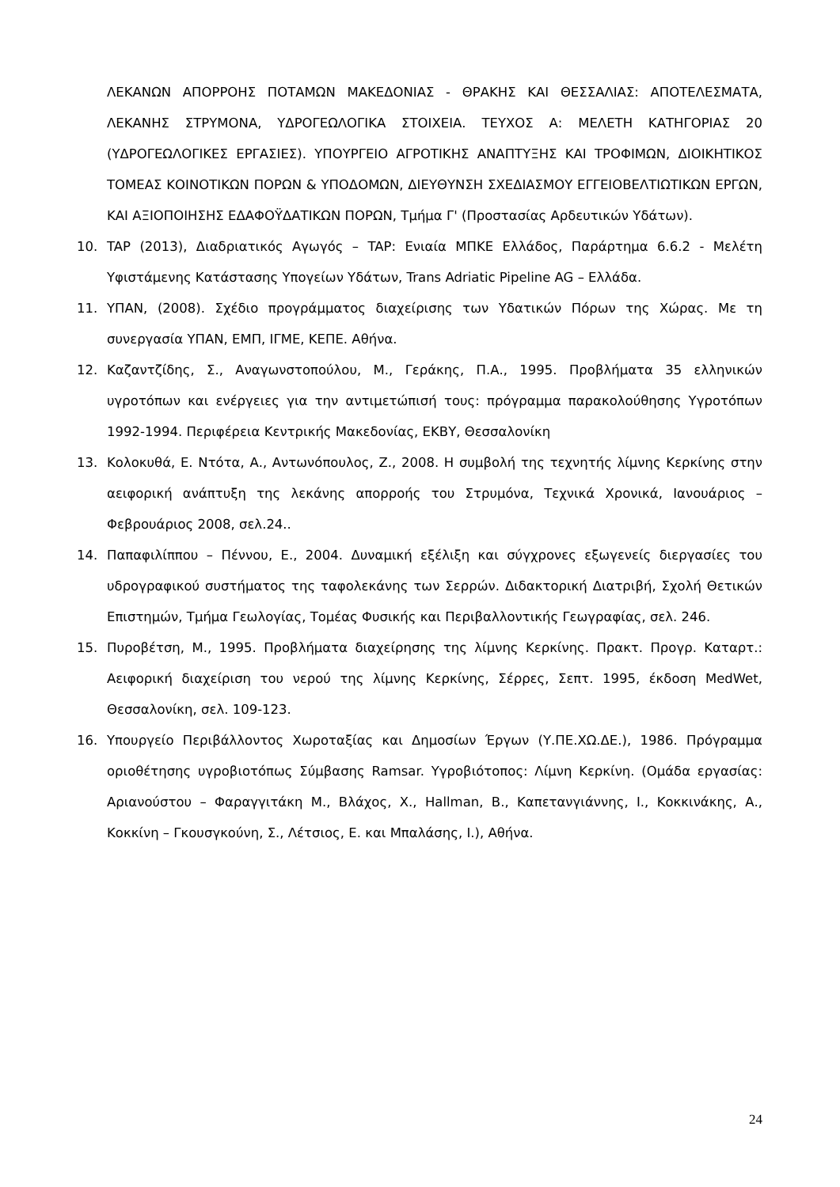ΛΕΚΑΝΩΝ ΑΠΟΡΡΟΗΣ ΠΟΤΑΜΩΝ ΜΑΚΕΔΟΝΙΑΣ - ΘΡΑΚΗΣ ΚΑΙ ΘΕΣΣΑΛΙΑΣ: ΑΠΟΤΕΛΕΣΜΑΤΑ, ΛΕΚΑΝΗΣ ΣΤΡΥΜΟΝΑ, ΥΔΡΟΓΕΩΛΟΓΙΚΑ ΣΤΟΙΧΕΙΑ. ΤΕΥΧΟΣ Α: ΜΕΛΕΤΗ ΚΑΤΗΓΟΡΙΑΣ 20 (ΥΔΡΟΓΕΩΛΟΓΙΚΕΣ ΕΡΓΑΣΙΕΣ). ΥΠΟΥΡΓΕΙΟ ΑΓΡΟΤΙΚΗΣ ΑΝΑΠΤΥΞΗΣ ΚΑΙ ΤΡΟΦΙΜΩΝ, ΔΙΟΙΚΗΤΙΚΟΣ ΤΟΜΕΑΣ ΚΟΙΝΟΤΙΚΩΝ ΠΟΡΩΝ & ΥΠΟΔΟΜΩΝ, ΔΙΕΥΘΥΝΣΗ ΣΧΕΔΙΑΣΜΟΥ ΕΓΓΕΙΟΒΕΛΤΙΩΤΙΚΩΝ ΕΡΓΩΝ, ΚΑΙ ΑΞΙΟΠΟΙΗΣΗΣ ΕΔΑΦΟΫΔΑΤΙΚΩΝ ΠΟΡΩΝ, Τμήμα Γ' (Προστασίας Αρδευτικών Υδάτων).
10. TAP (2013), Διαδριατικός Αγωγός – TAP: Ενιαία ΜΠΚΕ Ελλάδος, Παράρτημα 6.6.2 - Μελέτη Υφιστάμενης Κατάστασης Υπογείων Υδάτων, Trans Adriatic Pipeline AG – Ελλάδα.
11. ΥΠΑΝ, (2008). Σχέδιο προγράμματος διαχείρισης των Υδατικών Πόρων της Χώρας. Με τη συνεργασία ΥΠΑΝ, ΕΜΠ, ΙΓΜΕ, ΚΕΠΕ. Αθήνα.
12. Καζαντζίδης, Σ., Αναγωνστοπούλου, Μ., Γεράκης, Π.Α., 1995. Προβλήματα 35 ελληνικών υγροτόπων και ενέργειες για την αντιμετώπισή τους: πρόγραμμα παρακολούθησης Υγροτόπων 1992-1994. Περιφέρεια Κεντρικής Μακεδονίας, ΕΚΒΥ, Θεσσαλονίκη
13. Κολοκυθά, Ε. Ντότα, Α., Αντωνόπουλος, Ζ., 2008. Η συμβολή της τεχνητής λίμνης Κερκίνης στην αειφορική ανάπτυξη της λεκάνης απορροής του Στρυμόνα, Τεχνικά Χρονικά, Ιανουάριος – Φεβρουάριος 2008, σελ.24..
14. Παπαφιλίππου – Πέννου, Ε., 2004. Δυναμική εξέλιξη και σύγχρονες εξωγενείς διεργασίες του υδρογραφικού συστήματος της ταφολεκάνης των Σερρών. Διδακτορική Διατριβή, Σχολή Θετικών Επιστημών, Τμήμα Γεωλογίας, Τομέας Φυσικής και Περιβαλλοντικής Γεωγραφίας, σελ. 246.
15. Πυροβέτση, Μ., 1995. Προβλήματα διαχείρησης της λίμνης Κερκίνης. Πρακτ. Προγρ. Καταρτ.: Αειφορική διαχείριση του νερού της λίμνης Κερκίνης, Σέρρες, Σεπτ. 1995, έκδοση MedWet, Θεσσαλονίκη, σελ. 109-123.
16. Υπουργείο Περιβάλλοντος Χωροταξίας και Δημοσίων Έργων (Υ.ΠΕ.ΧΩ.ΔΕ.), 1986. Πρόγραμμα οριοθέτησης υγροβιοτόπως Σύμβασης Ramsar. Υγροβιότοπος: Λίμνη Κερκίνη. (Ομάδα εργασίας: Αριανούστου – Φαραγγιτάκη Μ., Βλάχος, Χ., Hallman, B., Καπετανγιάννης, Ι., Κοκκινάκης, Α., Κοκκίνη – Γκουσγκούνη, Σ., Λέτσιος, Ε. και Μπαλάσης, Ι.), Αθήνα.
24